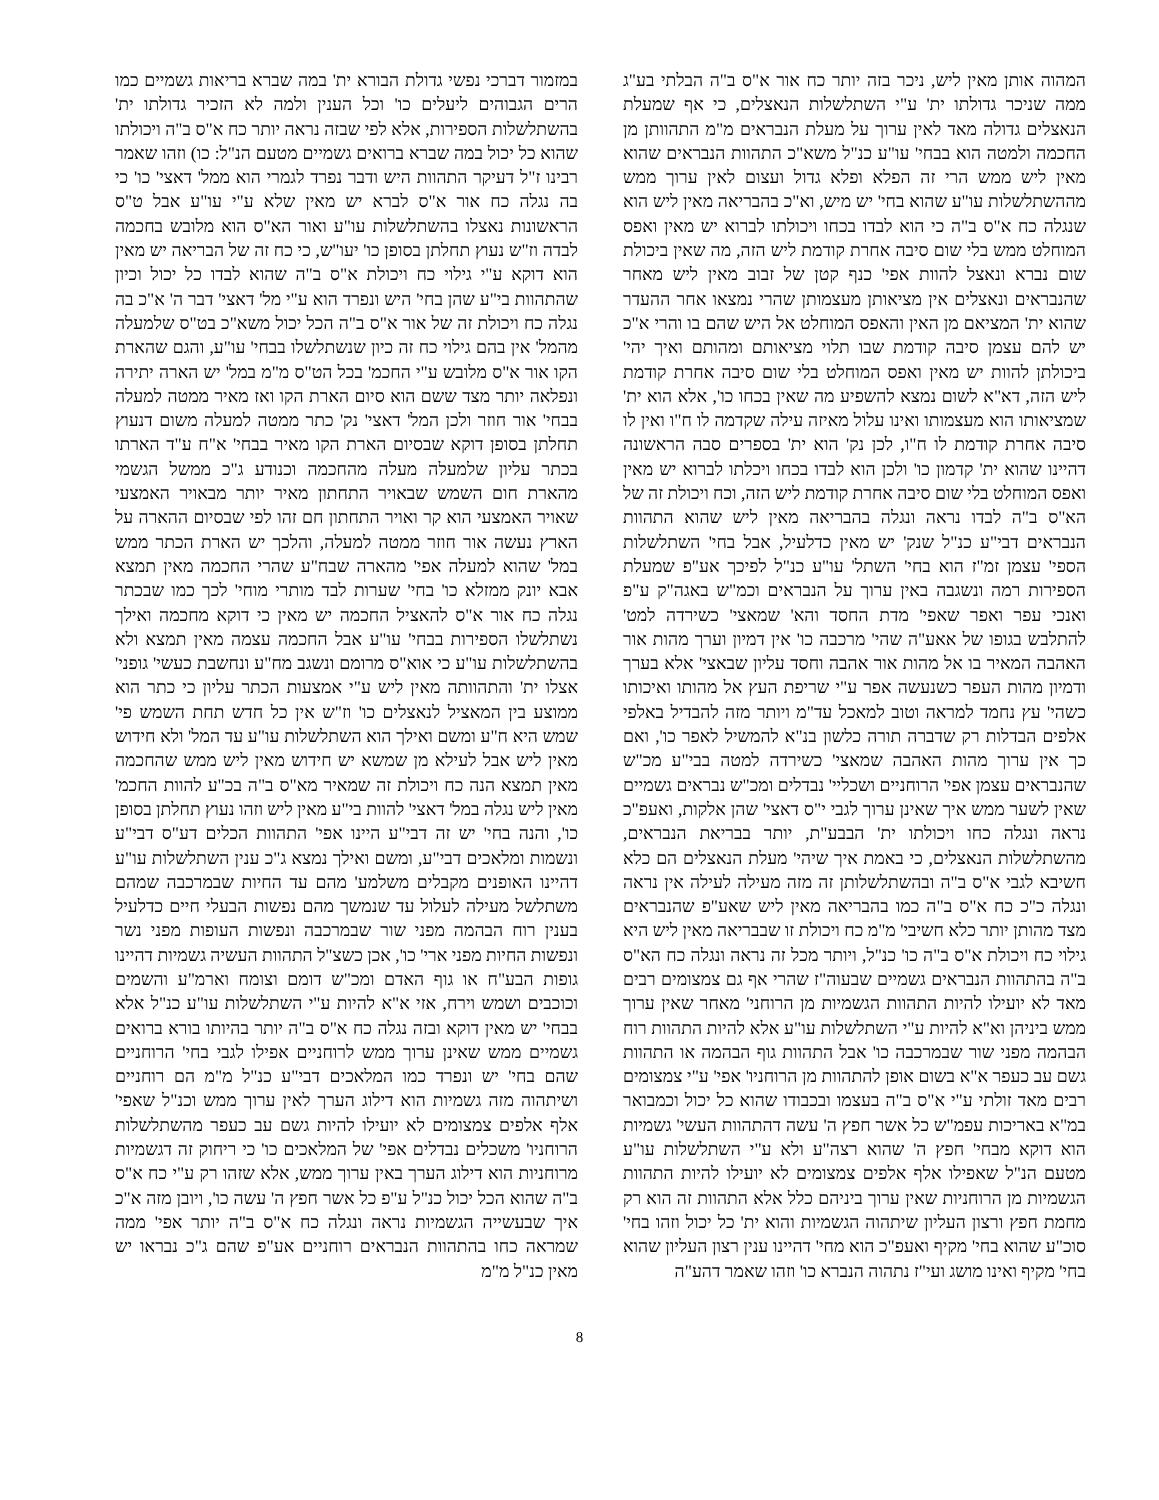המהוה אותן מאין ליש, ניכר בזה יותר כח אור א"ס ב"ה הבלתי בע"ג ממה שניכר גדולתו ית' ע"י השתלשלות הנאצלים, כי אף שמעלת הנאצלים גדולה מאד לאין ערוך על מעלת הנבראים מ"מ התהוותן מן החכמה ולמטה הוא בבחי' עו"ע כנ"ל משא"כ התהוות הנבראים שהוא מאין ליש ממש הרי זה הפלא ופלא גדול ועצום לאין ערוך ממש מההשתלשלות עו"ע שהוא בחי' יש מיש, וא"כ בהבריאה מאין ליש הוא שנגלה כח א"ס ב"ה כי הוא לבדו בכחו ויכולתו לברוא יש מאין ואפס המוחלט ממש בלי שום סיבה אחרת קודמת ליש הזה, מה שאין ביכולת שום נברא ונאצל להוות אפי' כנף קטן של זבוב מאין ליש מאחר שהנבראים ונאצלים אין מציאותן מעצמותן שהרי נמצאו אחר ההעדר שהוא ית' המציאם מן האין והאפס המוחלט אל היש שהם בו והרי א"כ יש להם עצמן סיבה קודמת שבו תלוי מציאותם ומהותם ואיך יהי' ביכולתן להוות יש מאין ואפס המוחלט בלי שום סיבה אחרת קודמת ליש הזה, דא"א לשום נמצא להשפיע מה שאין בכחו כו', אלא הוא ית' שמציאותו הוא מעצמותו ואינו עלול מאיזה עילה שקדמה לו ח"ו ואין לו סיבה אחרת קודמת לו ח"ו, לכן נק' הוא ית' בספרים סבה הראשונה דהיינו שהוא ית' קדמון כו' ולכן הוא לבדו בכחו ויכלתו לברוא יש מאין ואפס המוחלט בלי שום סיבה אחרת קודמת ליש הזה, וכח ויכולת זה של הא"ס ב"ה לבדו נראה ונגלה בהבריאה מאין ליש שהוא התהוות הנבראים דבי"ע כנ"ל שנק' יש מאין כדלעיל, אבל בחי' השתלשלות הספי' עצמן זמ"ז הוא בחי' השתל' עו"ע כנ"ל לפיכך אע"פ שמעלת הספירות רמה ונשגבה באין ערוך על הנבראים וכמ"ש באגה"ק ע"פ ואנכי עפר ואפר שאפי' מדת החסד והא' שמאצי' כשירדה למט' להתלבש בגופו של אאע"ה שהי' מרכבה כו' אין דמיון וערך מהות אור האהבה המאיר בו אל מהות אור אהבה וחסד עליון שבאצי' אלא בערך ודמיון מהות העפר כשנעשה אפר ע"י שריפת העץ אל מהותו ואיכותו כשהי' עץ נחמד למראה וטוב למאכל עד"מ ויותר מזה להבדיל באלפי אלפים הבדלות רק שדברה תורה כלשון בנ"א להמשיל לאפר כו', ואם כך אין ערוך מהות האהבה שמאצי' כשירדה למטה בבי"ע מכ"ש שהנבראים עצמן אפי' הרוחניים ושכליי' נבדלים ומכ"ש נבראים גשמיים שאין לשער ממש איך שאינן ערוך לגבי י"ס דאצי' שהן אלקות, ואעפ"כ נראה ונגלה כחו ויכולתו ית' הבבע"ת, יותר בבריאת הנבראים, מהשתלשלות הנאצלים, כי באמת איך שיהי' מעלת הנאצלים הם כלא חשיבא לגבי א"ס ב"ה ובהשתלשלותן זה מזה מעילה לעילה אין נראה ונגלה כ"כ כח א"ס ב"ה כמו בהבריאה מאין ליש שאע"פ שהנבראים מצד מהותן יותר כלא חשיבי' מ"מ כח ויכולת זו שבבריאה מאין ליש היא גילוי כח ויכולת א"ס ב"ה כו' כנ"ל, ויותר מכל זה נראה ונגלה כח הא"ס ב"ה בהתהוות הנבראים גשמיים שבעוה"ז שהרי אף גם צמצומים רבים מאד לא יועילו להיות התהוות הגשמיות מן הרוחני' מאחר שאין ערוך ממש ביניהן וא"א להיות ע"י השתלשלות עו"ע אלא להיות התהוות רוח הבהמה מפני שור שבמרכבה כו' אבל התהוות גוף הבהמה או התהוות גשם עב כעפר א"א בשום אופן להתהוות מן הרוחניו' אפי' ע"י צמצומים רבים מאד זולתי ע"י א"ס ב"ה בעצמו ובכבודו שהוא כל יכול וכמבואר במ"א באריכות עפמ"ש כל אשר חפץ ה' עשה דהתהוות העשי' גשמיות הוא דוקא מבחי' חפץ ה' שהוא רצה"ע ולא ע"י השתלשלות עו"ע מטעם הנ"ל שאפילו אלף אלפים צמצומים לא יועילו להיות התהוות הגשמיות מן הרוחניות שאין ערוך ביניהם כלל אלא התהוות זה הוא רק מחמת חפץ ורצון העליון שיתהוה הגשמיות והוא ית' כל יכול וזהו בחי' סוכ"ע שהוא בחי' מקיף ואעפ"כ הוא מחי' דהיינו ענין רצון העליון שהוא בחי' מקיף ואינו מושג ועי"ז נתהוה הנברא כו' וזהו שאמר דהע"ה
במזמור דברכי נפשי גדולת הבורא ית' במה שברא בריאות גשמיים כמו הרים הגבוהים ליעלים כו' וכל הענין ולמה לא הזכיר גדולתו ית' בהשתלשלות הספירות, אלא לפי שבזה נראה יותר כח א"ס ב"ה ויכולתו שהוא כל יכול במה שברא ברואים גשמיים מטעם הנ"ל: כו) וזהו שאמר רבינו ז"ל דעיקר התהוות היש ודבר נפרד לגמרי הוא ממל' דאצי' כו' כי בה נגלה כח אור א"ס לברא יש מאין שלא ע"י עו"ע אבל ט"ס הראשונות נאצלו בהשתלשלות עו"ע ואור הא"ס הוא מלובש בחכמה לבדה וז"ש נעוץ תחלתן בסופן כו' יעו"ש, כי כח זה של הבריאה יש מאין הוא דוקא ע"י גילוי כח ויכולת א"ס ב"ה שהוא לבדו כל יכול וכיון שהתהוות בי"ע שהן בחי' היש ונפרד הוא ע"י מל' דאצי' דבר ה' א"כ בה נגלה כח ויכולת זה של אור א"ס ב"ה הכל יכול משא"כ בט"ס שלמעלה מהמל' אין בהם גילוי כח זה כיון שנשתלשלו בבחי' עו"ע, והגם שהארת הקו אור א"ס מלובש ע"י החכמ' בכל הט"ס מ"מ במל' יש הארה יתירה ונפלאה יותר מצד ששם הוא סיום הארת הקו ואז מאיר ממטה למעלה בבחי' אור חוזר ולכן המל' דאצי' נק' כתר ממטה למעלה משום דנעוץ תחלתן בסופן דוקא שבסיום הארת הקו מאיר בבחי' א"ח ע"ד הארתו בכתר עליון שלמעלה מעלה מהחכמה וכנודע ג"כ ממשל הגשמי מהארת חום השמש שבאויר התחתון מאיר יותר מבאויר האמצעי שאויר האמצעי הוא קר ואויר התחתון חם זהו לפי שבסיום ההארה על הארץ נעשה אור חוזר ממטה למעלה, והלכך יש הארת הכתר ממש במל' שהוא למעלה אפי' מהארה שבח"ע שהרי החכמה מאין תמצא אבא יונק ממזלא כו' בחי' שערות לבד מותרי מוחי' לכך כמו שבכתר נגלה כח אור א"ס להאציל החכמה יש מאין כי דוקא מחכמה ואילך נשתלשלו הספירות בבחי' עו"ע אבל החכמה עצמה מאין תמצא ולא בהשתלשלות עו"ע כי אוא"ס מרומם ונשגב מח"ע ונחשבת כעשי' גופני' אצלו ית' והתהוותה מאין ליש ע"י אמצעות הכתר עליון כי כתר הוא ממוצע בין המאציל לנאצלים כו' וז"ש אין כל חדש תחת השמש פי' שמש היא ח"ע ומשם ואילך הוא השתלשלות עו"ע עד המל' ולא חידוש מאין ליש אבל לעילא מן שמשא יש חידוש מאין ליש ממש שהחכמה מאין תמצא הנה כח ויכולת זה שמאיר מא"ס ב"ה בכ"ע להוות החכמ' מאין ליש נגלה במל' דאצי' להוות בי"ע מאין ליש וזהו נעוץ תחלתן בסופן כו', והנה בחי' יש זה דבי"ע היינו אפי' התהוות הכלים דע"ס דבי"ע ונשמות ומלאכים דבי"ע, ומשם ואילך נמצא ג"כ ענין השתלשלות עו"ע דהיינו האופנים מקבלים משלמע' מהם עד החיות שבמרכבה שמהם משתלשל מעילה לעלול עד שנמשך מהם נפשות הבעלי חיים כדלעיל בענין רוח הבהמה מפני שור שבמרכבה ונפשות העופות מפני נשר ונפשות החיות מפני ארי' כו', אכן כשצ"ל התהוות העשיה גשמיות דהיינו גופות הבע"ח או גוף האדם ומכ"ש דומם וצומח וארמ"ע והשמים וכוכבים ושמש וירח, אזי א"א להיות ע"י השתלשלות עו"ע כנ"ל אלא בבחי' יש מאין דוקא ובזה נגלה כח א"ס ב"ה יותר בהיותו בורא ברואים גשמיים ממש שאינן ערוך ממש לרוחניים אפילו לגבי בחי' הרוחניים שהם בחי' יש ונפרד כמו המלאכים דבי"ע כנ"ל מ"מ הם רוחניים ושיתהוה מזה גשמיות הוא דילוג הערך לאין ערוך ממש וכנ"ל שאפי' אלף אלפים צמצומים לא יועילו להיות גשם עב כעפר מהשתלשלות הרוחניו' משכלים נבדלים אפי' של המלאכים כו' כי ריחוק זה דגשמיות מרוחניות הוא דילוג הערך באין ערוך ממש, אלא שזהו רק ע"י כח א"ס ב"ה שהוא הכל יכול כנ"ל ע"פ כל אשר חפץ ה' עשה כו', ויובן מזה א"כ איך שבעשייה הגשמיות נראה ונגלה כח א"ס ב"ה יותר אפי' ממה שמראה כחו בהתהוות הנבראים רוחניים אע"פ שהם ג"כ נבראו יש מאין כנ"ל מ"מ
8